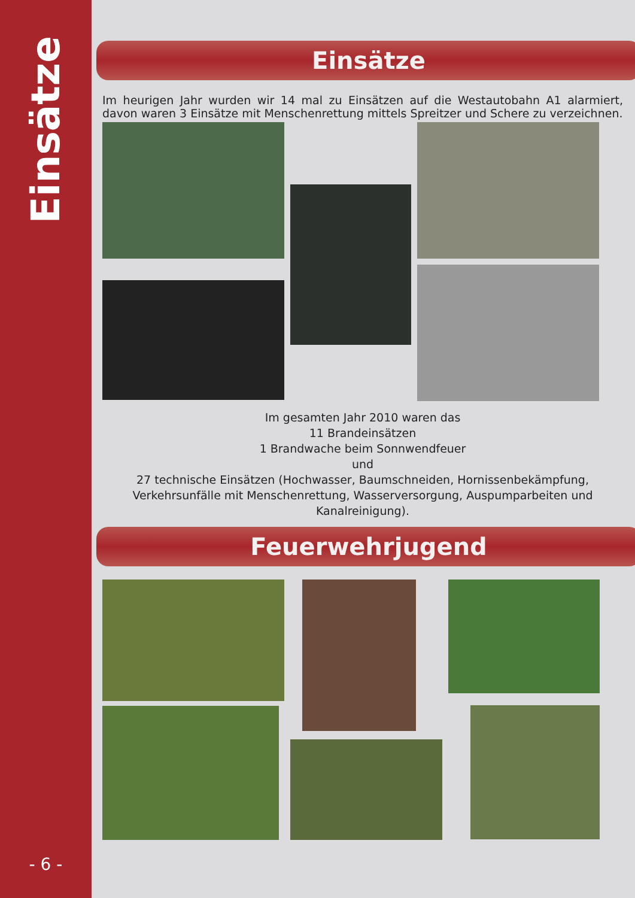Einsätze
- 6 -
Einsätze
Im heurigen Jahr wurden wir 14 mal zu Einsätzen auf die Westautobahn A1 alarmiert, davon waren 3 Einsätze mit Menschenrettung mittels Spreitzer und Schere zu verzeichnen.
Im gesamten Jahr 2010 waren das
11 Brandeinsätzen
1 Brandwache beim Sonnwendfeuer
und
27 technische Einsätzen (Hochwasser, Baumschneiden, Hornissenbekämpfung, Verkehrsunfälle mit Menschenrettung, Wasserversorgung, Auspumparbeiten und Kanalreinigung).
Feuerwehrjugend